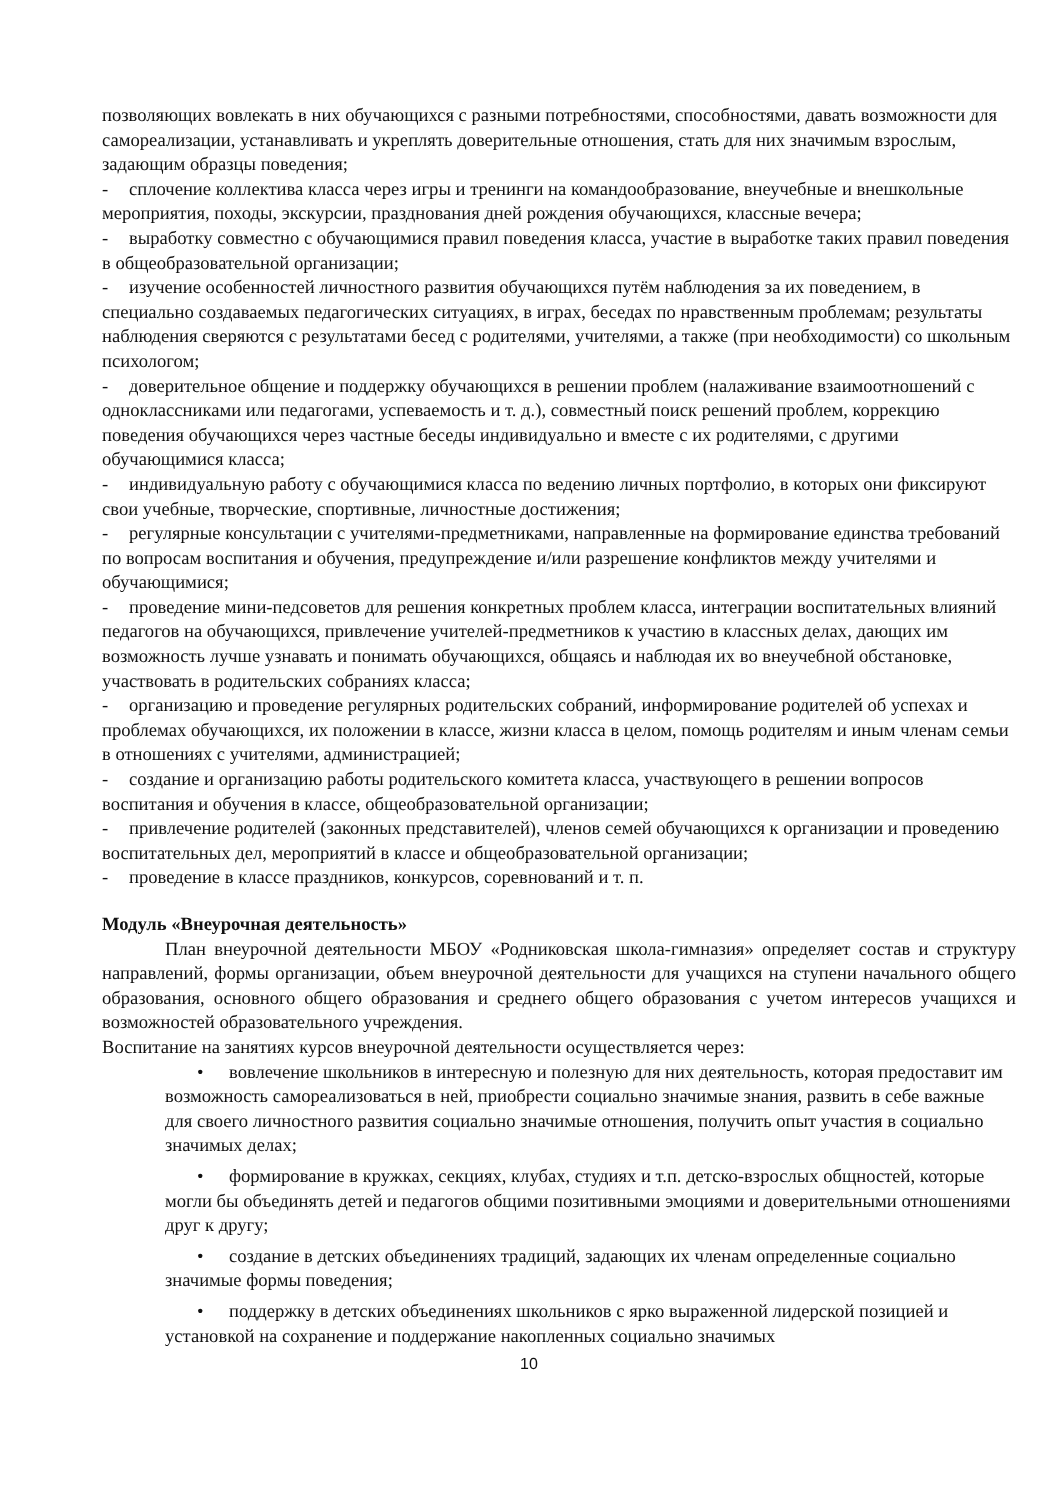позволяющих вовлекать в них обучающихся с разными потребностями, способностями, давать возможности для самореализации, устанавливать и укреплять доверительные отношения, стать для них значимым взрослым, задающим образцы поведения;
- сплочение коллектива класса через игры и тренинги на командообразование, внеучебные и внешкольные мероприятия, походы, экскурсии, празднования дней рождения обучающихся, классные вечера;
- выработку совместно с обучающимися правил поведения класса, участие в выработке таких правил поведения в общеобразовательной организации;
- изучение особенностей личностного развития обучающихся путём наблюдения за их поведением, в специально создаваемых педагогических ситуациях, в играх, беседах по нравственным проблемам; результаты наблюдения сверяются с результатами бесед с родителями, учителями, а также (при необходимости) со школьным психологом;
- доверительное общение и поддержку обучающихся в решении проблем (налаживание взаимоотношений с одноклассниками или педагогами, успеваемость и т. д.), совместный поиск решений проблем, коррекцию поведения обучающихся через частные беседы индивидуально и вместе с их родителями, с другими обучающимися класса;
- индивидуальную работу с обучающимися класса по ведению личных портфолио, в которых они фиксируют свои учебные, творческие, спортивные, личностные достижения;
- регулярные консультации с учителями-предметниками, направленные на формирование единства требований по вопросам воспитания и обучения, предупреждение и/или разрешение конфликтов между учителями и обучающимися;
- проведение мини-педсоветов для решения конкретных проблем класса, интеграции воспитательных влияний педагогов на обучающихся, привлечение учителей-предметников к участию в классных делах, дающих им возможность лучше узнавать и понимать обучающихся, общаясь и наблюдая их во внеучебной обстановке, участвовать в родительских собраниях класса;
- организацию и проведение регулярных родительских собраний, информирование родителей об успехах и проблемах обучающихся, их положении в классе, жизни класса в целом, помощь родителям и иным членам семьи в отношениях с учителями, администрацией;
- создание и организацию работы родительского комитета класса, участвующего в решении вопросов воспитания и обучения в классе, общеобразовательной организации;
- привлечение родителей (законных представителей), членов семей обучающихся к организации и проведению воспитательных дел, мероприятий в классе и общеобразовательной организации;
- проведение в классе праздников, конкурсов, соревнований и т. п.
Модуль «Внеурочная деятельность»
План внеурочной деятельности МБОУ «Родниковская школа-гимназия» определяет состав и структуру направлений, формы организации, объем внеурочной деятельности для учащихся на ступени начального общего образования, основного общего образования и среднего общего образования с учетом интересов учащихся и возможностей образовательного учреждения.
Воспитание на занятиях курсов внеурочной деятельности осуществляется через:
• вовлечение школьников в интересную и полезную для них деятельность, которая предоставит им возможность самореализоваться в ней, приобрести социально значимые знания, развить в себе важные для своего личностного развития социально значимые отношения, получить опыт участия в социально значимых делах;
• формирование в кружках, секциях, клубах, студиях и т.п. детско-взрослых общностей, которые могли бы объединять детей и педагогов общими позитивными эмоциями и доверительными отношениями друг к другу;
• создание в детских объединениях традиций, задающих их членам определенные социально значимые формы поведения;
• поддержку в детских объединениях школьников с ярко выраженной лидерской позицией и установкой на сохранение и поддержание накопленных социально значимых
10